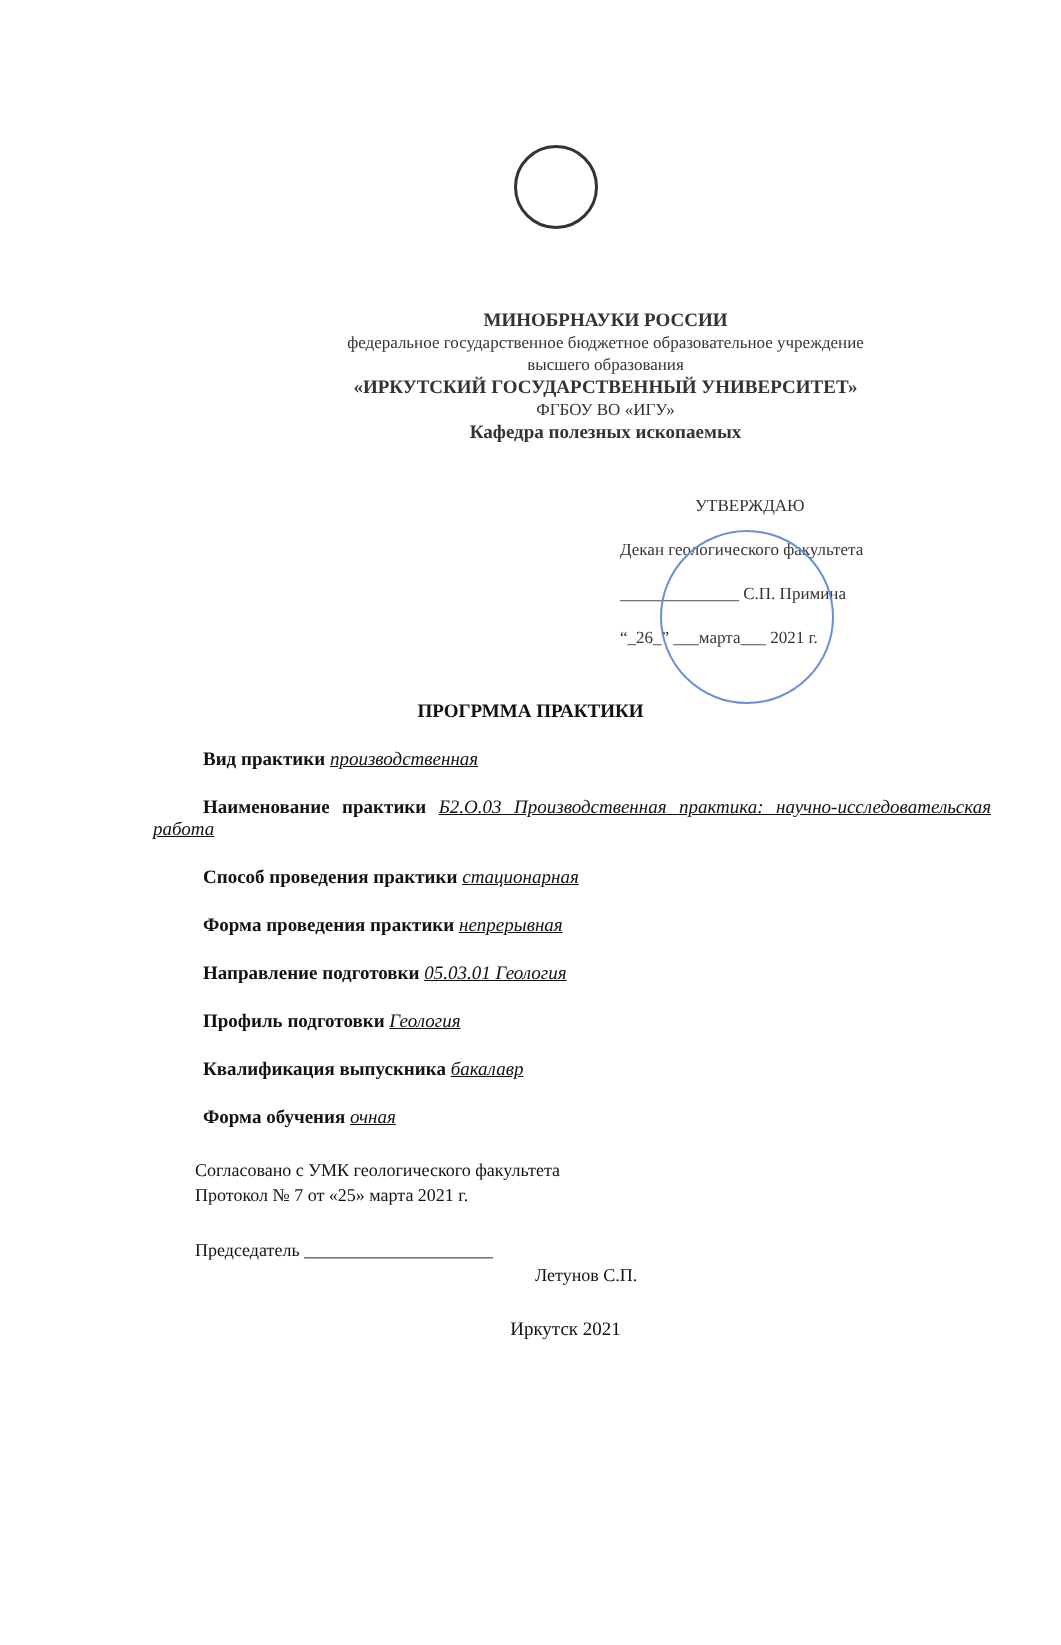МИНОБРНАУКИ РОССИИ
федеральное государственное бюджетное образовательное учреждение
высшего образования
«ИРКУТСКИЙ ГОСУДАРСТВЕННЫЙ УНИВЕРСИТЕТ»
ФГБОУ ВО «ИГУ»
Кафедра полезных ископаемых
УТВЕРЖДАЮ
Декан геологического факультета
______________ С.П. Примина
“_26_” ___марта___ 2021 г.
ПРОГРММА ПРАКТИКИ
Вид практики производственная
Наименование практики Б2.О.03 Производственная практика: научно-исследовательская работа
Способ проведения практики стационарная
Форма проведения практики непрерывная
Направление подготовки 05.03.01 Геология
Профиль подготовки Геология
Квалификация выпускника бакалавр
Форма обучения очная
Согласовано с УМК геологического факультета
Протокол № 7 от «25» марта 2021 г.
Председатель _____________________
Летунов С.П.
Иркутск 2021